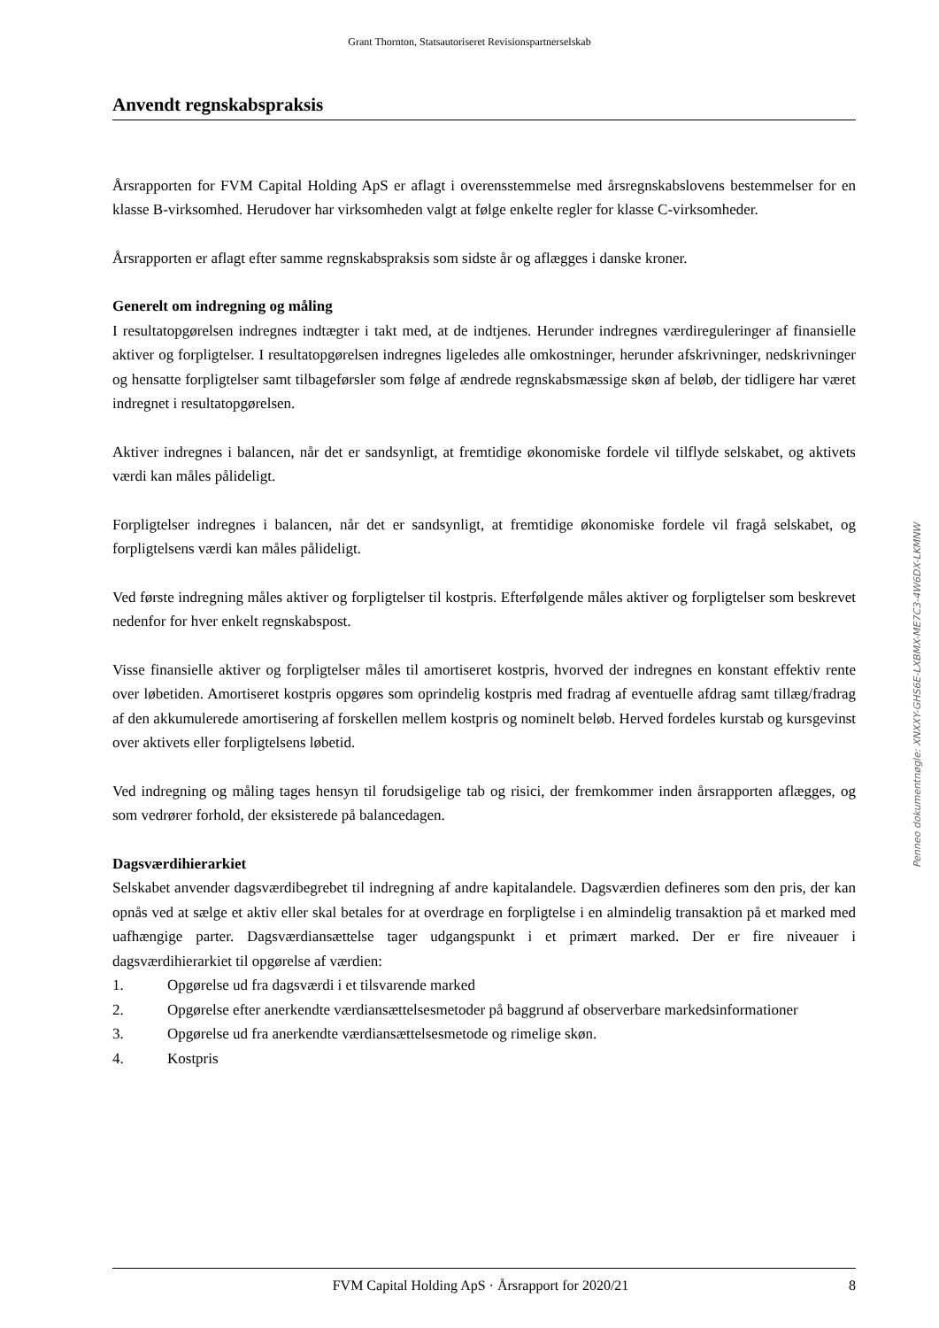Grant Thornton, Statsautoriseret Revisionspartnerselskab
Anvendt regnskabspraksis
Årsrapporten for FVM Capital Holding ApS er aflagt i overensstemmelse med årsregnskabslovens bestemmelser for en klasse B-virksomhed. Herudover har virksomheden valgt at følge enkelte regler for klasse C-virksomheder.
Årsrapporten er aflagt efter samme regnskabspraksis som sidste år og aflægges i danske kroner.
Generelt om indregning og måling
I resultatopgørelsen indregnes indtægter i takt med, at de indtjenes. Herunder indregnes værdireguleringer af finansielle aktiver og forpligtelser. I resultatopgørelsen indregnes ligeledes alle omkostninger, herunder afskrivninger, nedskrivninger og hensatte forpligtelser samt tilbageførsler som følge af ændrede regnskabsmæssige skøn af beløb, der tidligere har været indregnet i resultatopgørelsen.
Aktiver indregnes i balancen, når det er sandsynligt, at fremtidige økonomiske fordele vil tilflyde selskabet, og aktivets værdi kan måles pålideligt.
Forpligtelser indregnes i balancen, når det er sandsynligt, at fremtidige økonomiske fordele vil fragå selskabet, og forpligtelsens værdi kan måles pålideligt.
Ved første indregning måles aktiver og forpligtelser til kostpris. Efterfølgende måles aktiver og forpligtelser som beskrevet nedenfor for hver enkelt regnskabspost.
Visse finansielle aktiver og forpligtelser måles til amortiseret kostpris, hvorved der indregnes en konstant effektiv rente over løbetiden. Amortiseret kostpris opgøres som oprindelig kostpris med fradrag af eventuelle afdrag samt tillæg/fradrag af den akkumulerede amortisering af forskellen mellem kostpris og nominelt beløb. Herved fordeles kurstab og kursgevinst over aktivets eller forpligtelsens løbetid.
Ved indregning og måling tages hensyn til forudsigelige tab og risici, der fremkommer inden årsrapporten aflægges, og som vedrører forhold, der eksisterede på balancedagen.
Dagsværdihierarkiet
Selskabet anvender dagsværdibegrebet til indregning af andre kapitalandele. Dagsværdien defineres som den pris, der kan opnås ved at sælge et aktiv eller skal betales for at overdrage en forpligtelse i en almindelig transaktion på et marked med uafhængige parter. Dagsværdiansættelse tager udgangspunkt i et primært marked. Der er fire niveauer i dagsværdihierarkiet til opgørelse af værdien:
1. Opgørelse ud fra dagsværdi i et tilsvarende marked
2. Opgørelse efter anerkendte værdiansættelsesmetoder på baggrund af observerbare markedsinformationer
3. Opgørelse ud fra anerkendte værdiansættelsesmetode og rimelige skøn.
4. Kostpris
Penneo dokumentnøgle: XNXXY-GHS6E-LXBMX-ME7C3-4W6DX-LKMNW
FVM Capital Holding ApS · Årsrapport for 2020/21 8